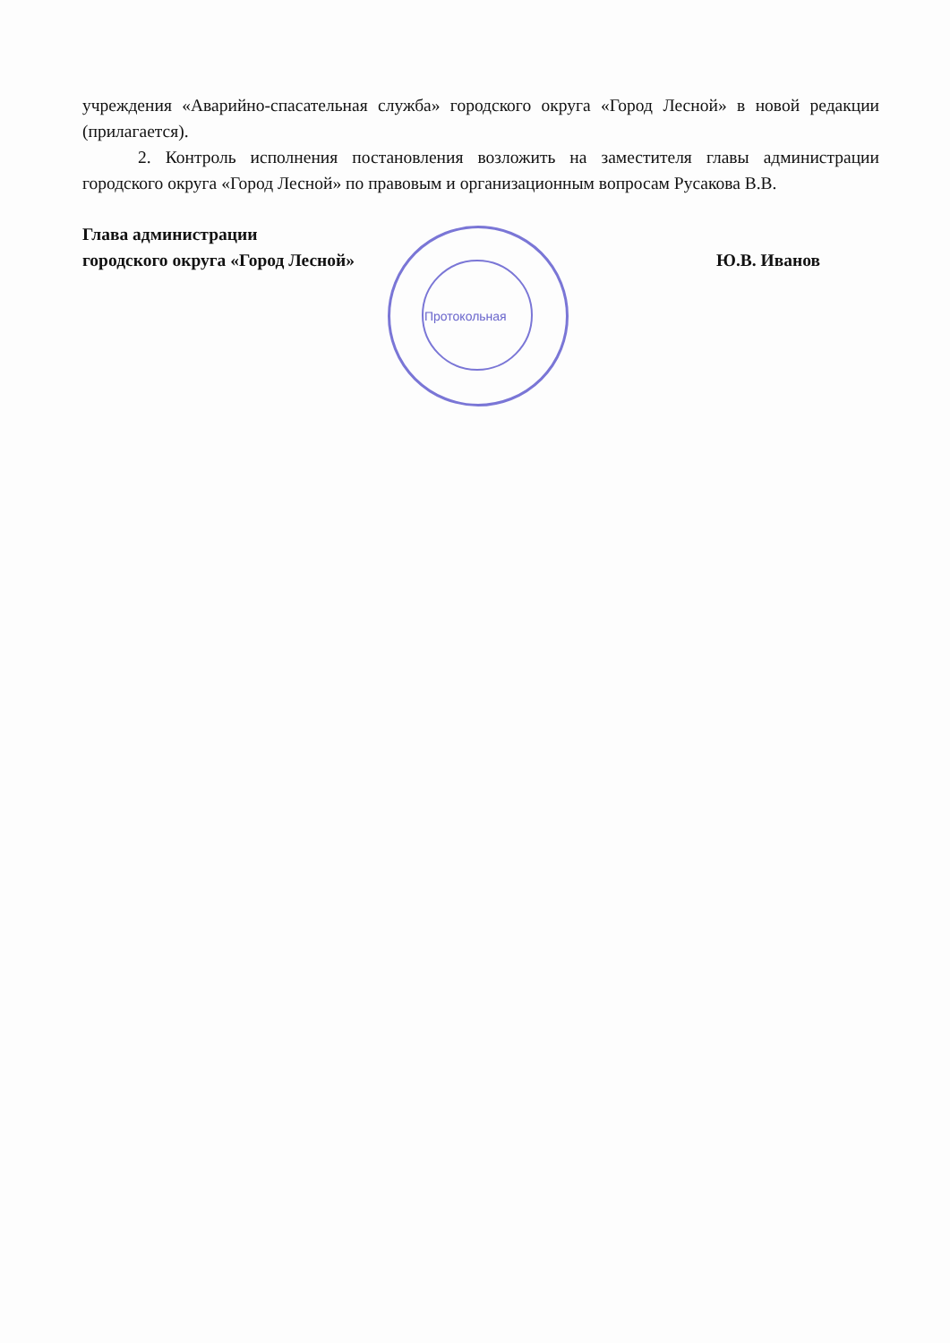Протокольная
учреждения «Аварийно-спасательная служба» городского округа «Город Лесной» в новой редакции (прилагается).
2. Контроль исполнения постановления возложить на заместителя главы администрации городского округа «Город Лесной» по правовым и организационным вопросам Русакова В.В.
Глава администрации
городского округа «Город Лесной» Ю.В. Иванов